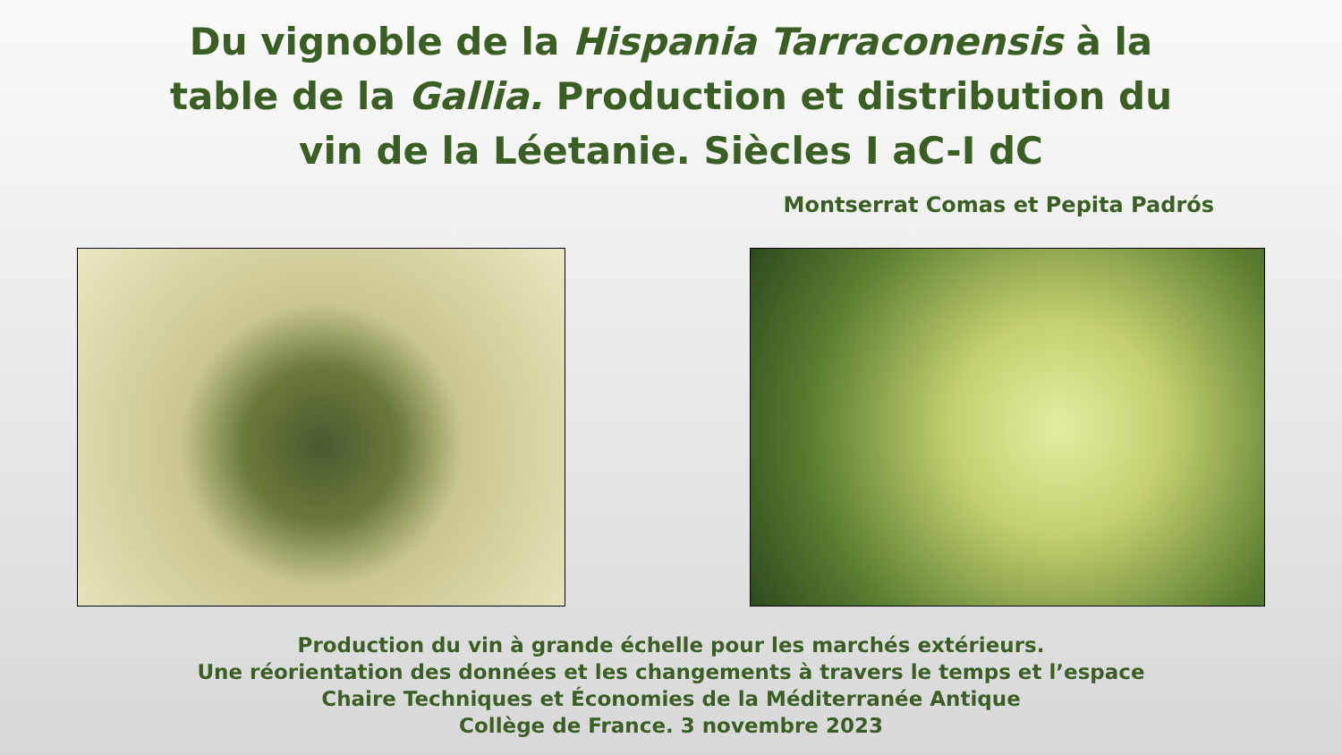Du vignoble de la Hispania Tarraconensis à la
table de la Gallia. Production et distribution du
vin de la Léetanie. Siècles I aC-I dC
Montserrat Comas et Pepita Padrós
Production du vin à grande échelle pour les marchés extérieurs.
Une réorientation des données et les changements à travers le temps et l’espace
Chaire Techniques et Économies de la Méditerranée Antique
Collège de France. 3 novembre 2023